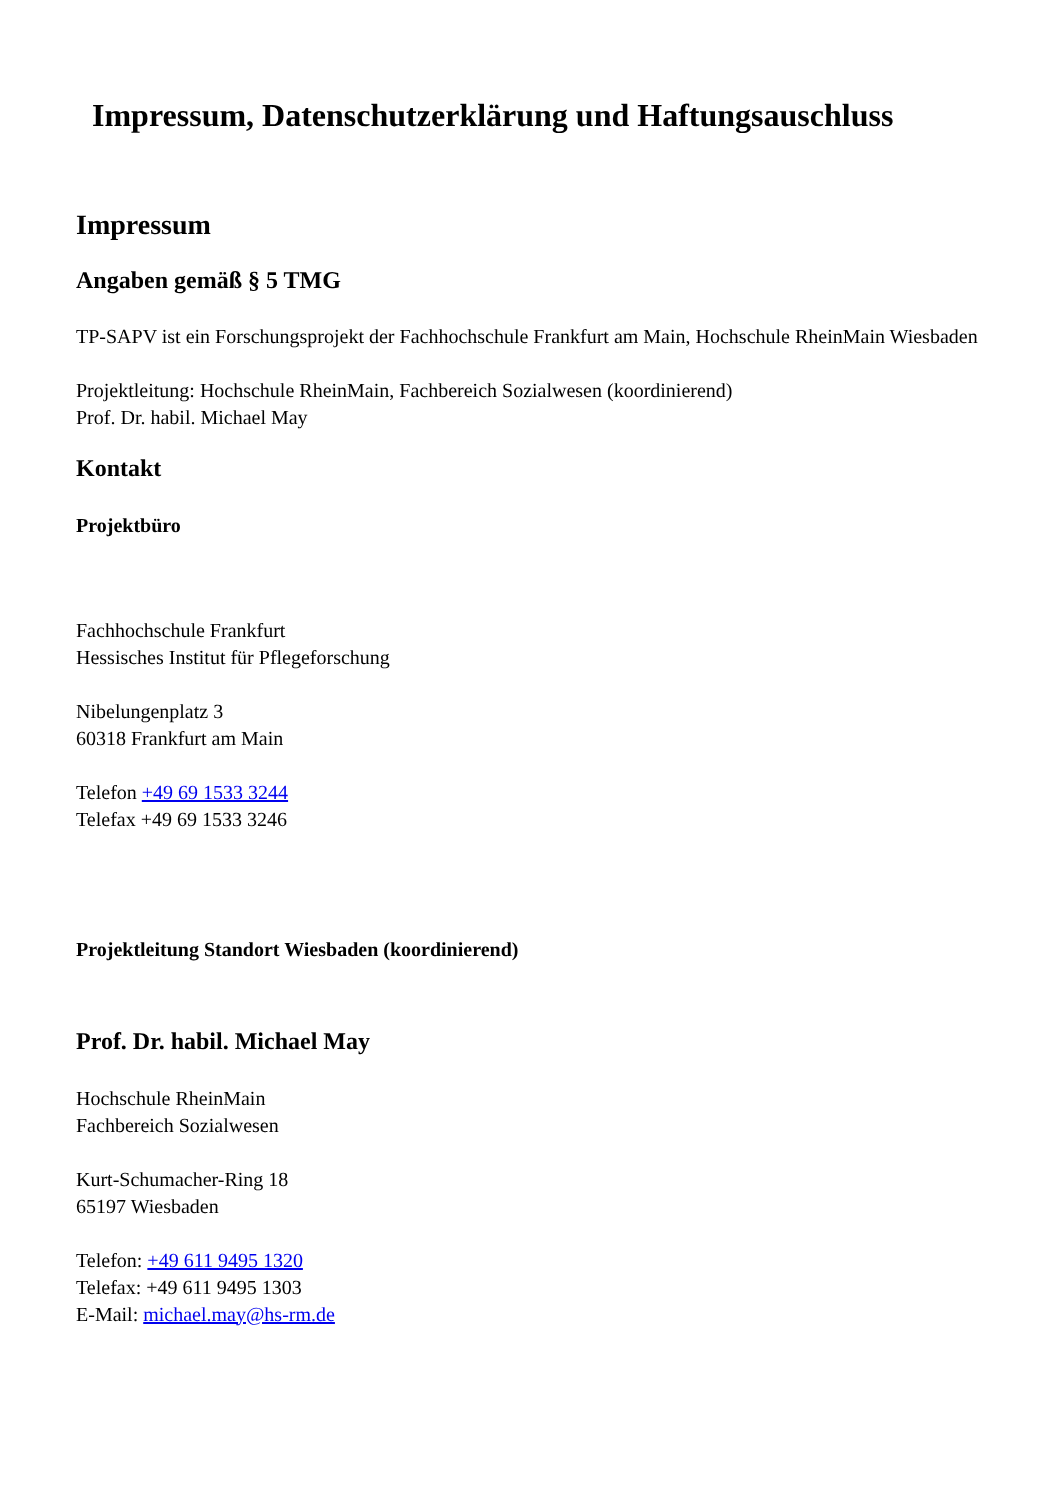Impressum, Datenschutzerklärung und Haftungsauschluss
Impressum
Angaben gemäß § 5 TMG
TP-SAPV ist ein Forschungsprojekt der Fachhochschule Frankfurt am Main, Hochschule RheinMain Wiesbaden
Projektleitung: Hochschule RheinMain, Fachbereich Sozialwesen (koordinierend)
Prof. Dr. habil. Michael May
Kontakt
Projektbüro
Fachhochschule Frankfurt
Hessisches Institut für Pflegeforschung
Nibelungenplatz 3
60318 Frankfurt am Main
Telefon +49 69 1533 3244
Telefax +49 69 1533 3246
Projektleitung Standort Wiesbaden (koordinierend)
Prof. Dr. habil. Michael May
Hochschule RheinMain
Fachbereich Sozialwesen
Kurt-Schumacher-Ring 18
65197 Wiesbaden
Telefon: +49 611 9495 1320
Telefax: +49 611 9495 1303
E-Mail: michael.may@hs-rm.de